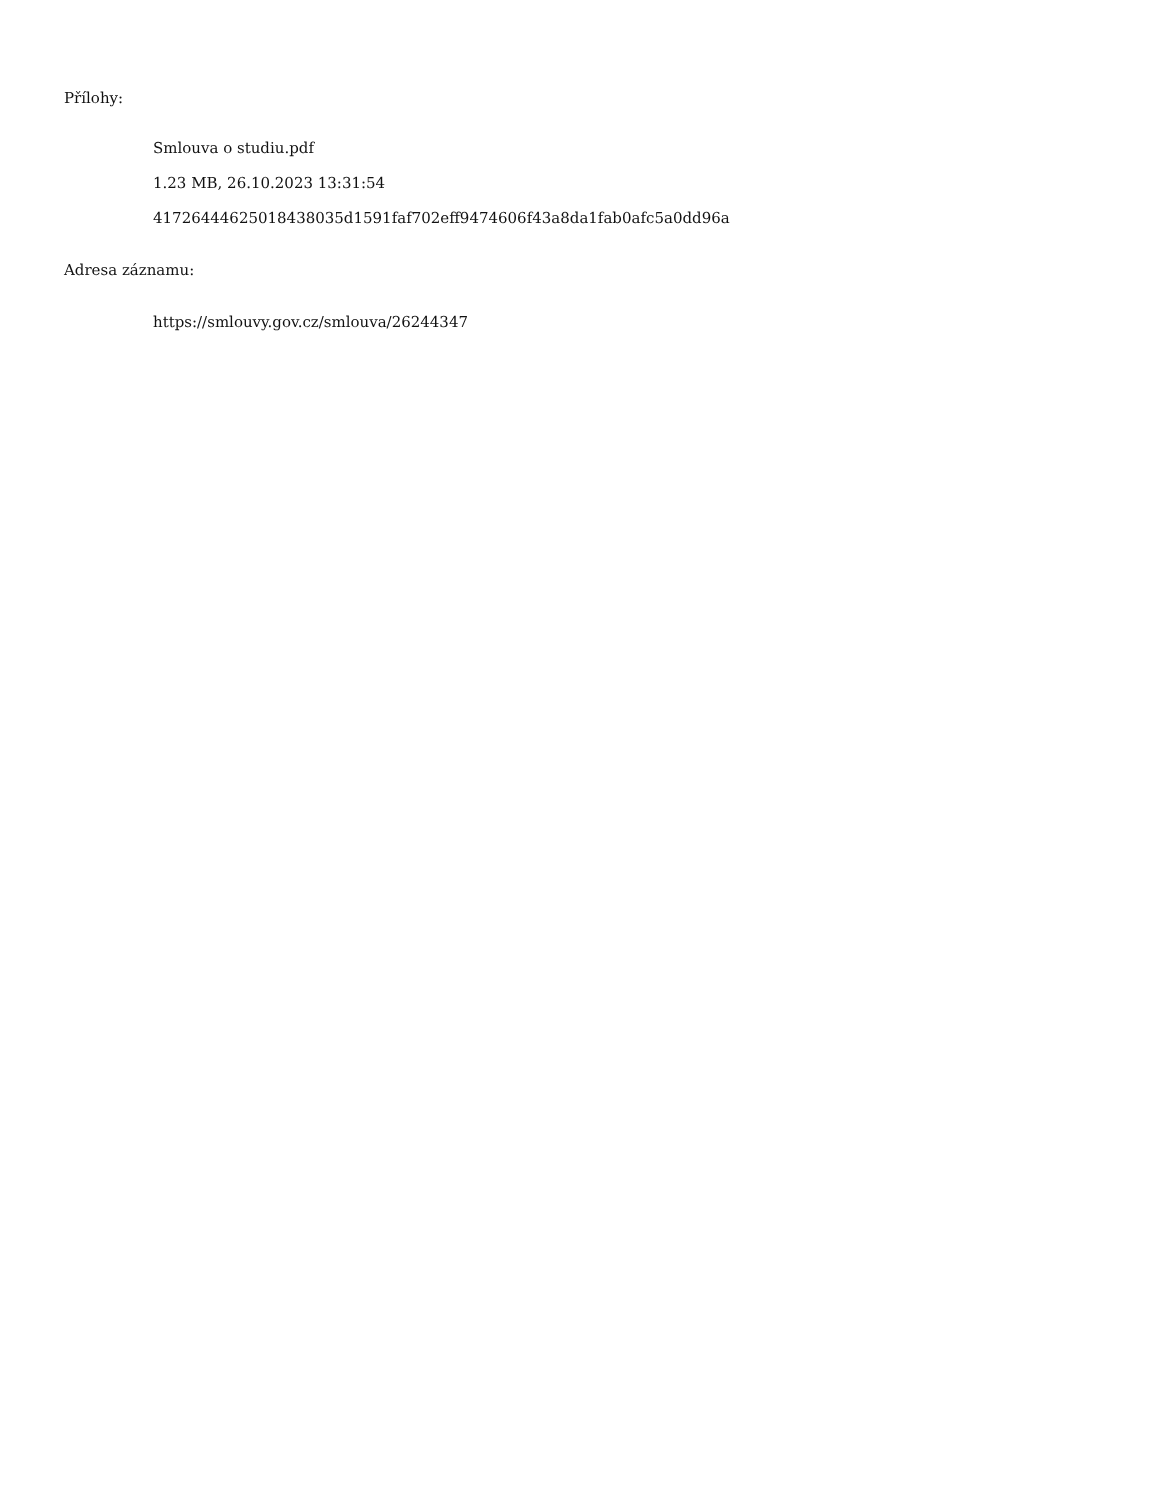Přílohy:
Smlouva o studiu.pdf
1.23 MB, 26.10.2023 13:31:54
41726444625018438035d1591faf702eff9474606f43a8da1fab0afc5a0dd96a
Adresa záznamu:
https://smlouvy.gov.cz/smlouva/26244347